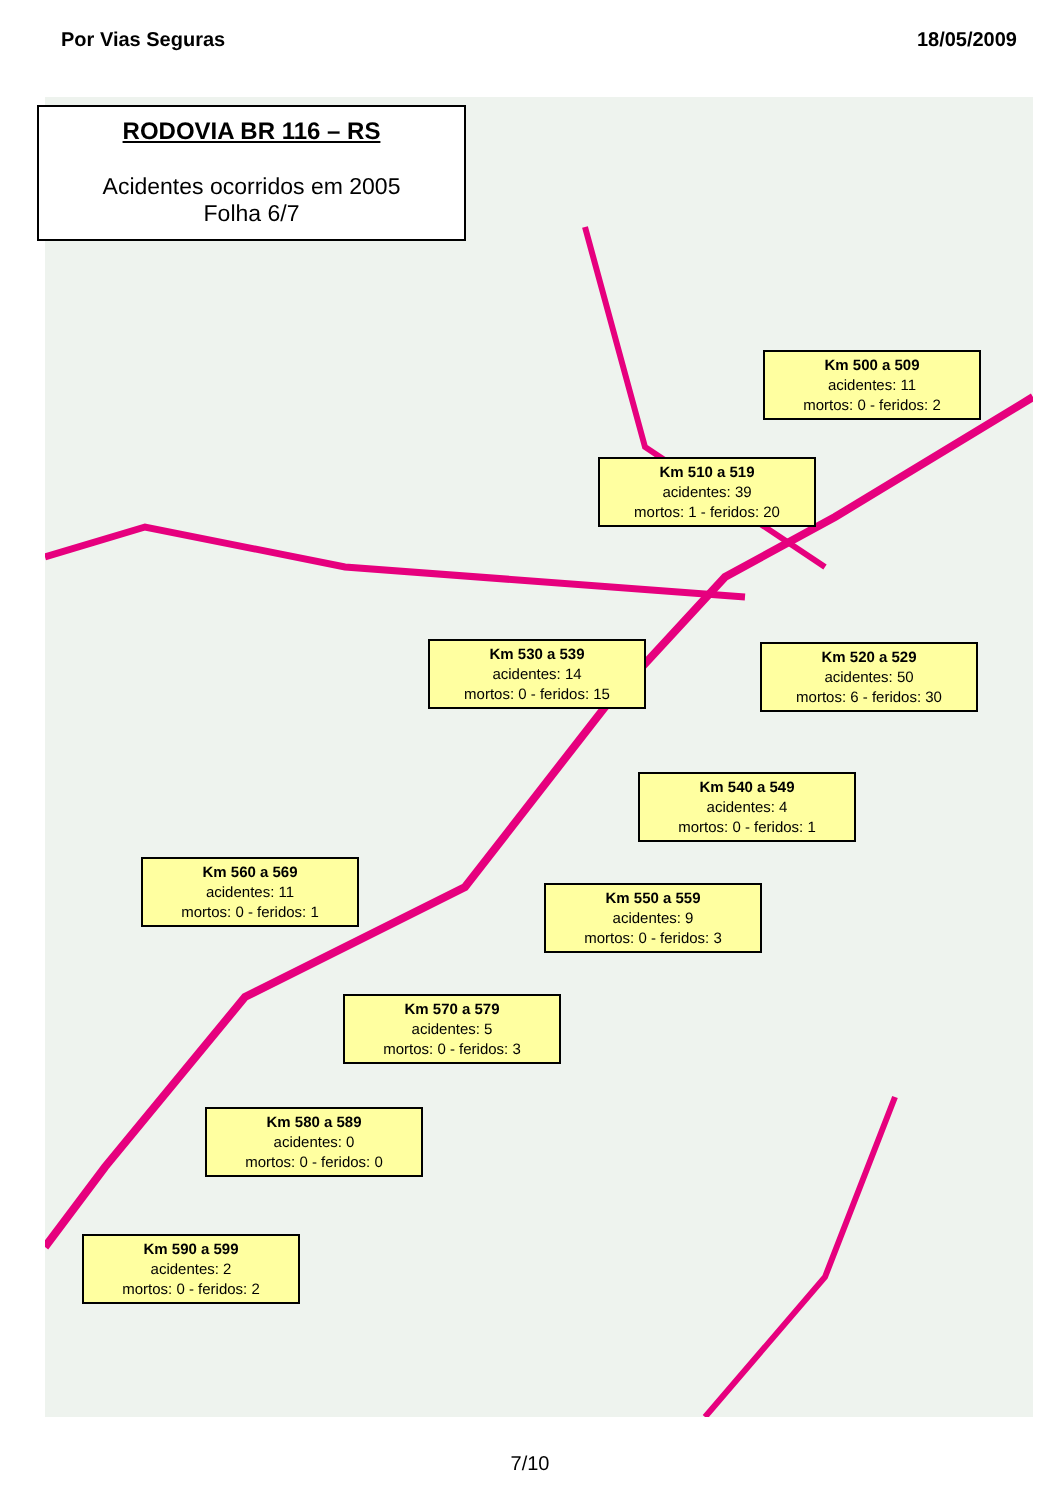Por Vias Seguras 18/05/2009
RODOVIA BR 116 – RS
Acidentes ocorridos em 2005
Folha 6/7
Km 500 a 509
acidentes: 11
mortos: 0 - feridos: 2
Km 510 a 519
acidentes: 39
mortos: 1 - feridos: 20
Km 520 a 529
acidentes: 50
mortos: 6 - feridos: 30
Km 530 a 539
acidentes: 14
mortos: 0 - feridos: 15
Km 540 a 549
acidentes: 4
mortos: 0 - feridos: 1
Km 550 a 559
acidentes: 9
mortos: 0 - feridos: 3
Km 560 a 569
acidentes: 11
mortos: 0 - feridos: 1
Km 570 a 579
acidentes: 5
mortos: 0 - feridos: 3
Km 580 a 589
acidentes: 0
mortos: 0 - feridos: 0
Km 590 a 599
acidentes: 2
mortos: 0 - feridos: 2
7/10